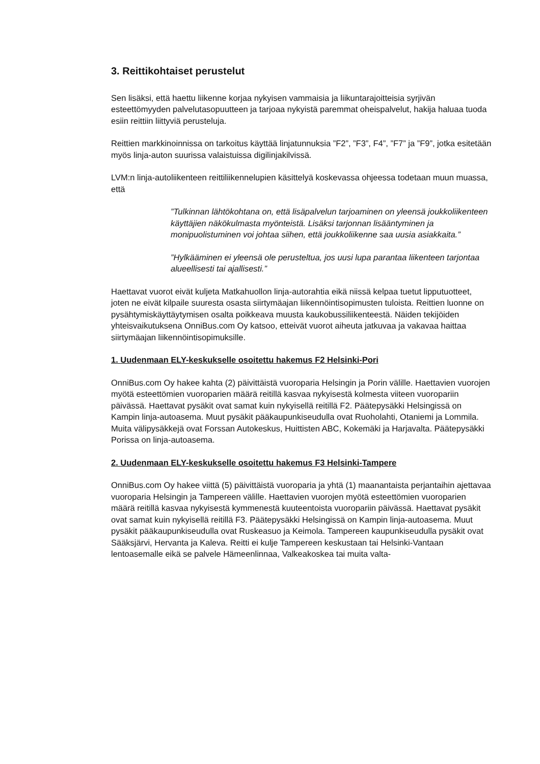3. Reittikohtaiset perustelut
Sen lisäksi, että haettu liikenne korjaa nykyisen vammaisia ja liikuntarajoitteisia syrjivän esteettömyyden palvelutasopuutteen ja tarjoaa nykyistä paremmat oheispalvelut, hakija haluaa tuoda esiin reittiin liittyviä perusteluja.
Reittien markkinoinnissa on tarkoitus käyttää linjatunnuksia ”F2”, ”F3”, F4”, ”F7” ja ”F9”, jotka esitetään myös linja-auton suurissa valaistuissa digilinjakilvissä.
LVM:n linja-autoliikenteen reittiliikennelupien käsittelyä koskevassa ohjeessa todetaan muun muassa, että
”Tulkinnan lähtökohtana on, että lisäpalvelun tarjoaminen on yleensä joukkoliikenteen käyttäjien näkökulmasta myönteistä. Lisäksi tarjonnan lisääntyminen ja monipuolistuminen voi johtaa siihen, että joukkoliikenne saa uusia asiakkaita.”
”Hylkääminen ei yleensä ole perusteltua, jos uusi lupa parantaa liikenteen tarjontaa alueellisesti tai ajallisesti.”
Haettavat vuorot eivät kuljeta Matkahuollon linja-autorahtia eikä niissä kelpaa tuetut lipputuotteet, joten ne eivät kilpaile suuresta osasta siirtymäajan liikennöintisopimusten tuloista. Reittien luonne on pysähtymiskäyttäytymisen osalta poikkeava muusta kaukobussiliikenteestä. Näiden tekijöiden yhteisvaikutuksena OnniBus.com Oy katsoo, etteivät vuorot aiheuta jatkuvaa ja vakavaa haittaa siirtymäajan liikennöintisopimuksille.
1. Uudenmaan ELY-keskukselle osoitettu hakemus F2 Helsinki-Pori
OnniBus.com Oy hakee kahta (2) päivittäistä vuoroparia Helsingin ja Porin välille. Haettavien vuorojen myötä esteettömien vuoroparien määrä reitillä kasvaa nykyisestä kolmesta viiteen vuoropariin päivässä. Haettavat pysäkit ovat samat kuin nykyisellä reitillä F2. Päätepysäkki Helsingissä on Kampin linja-autoasema. Muut pysäkit pääkaupunkiseudulla ovat Ruoholahti, Otaniemi ja Lommila. Muita välipysäkkejä ovat Forssan Autokeskus, Huittisten ABC, Kokemäki ja Harjavalta. Päätepysäkki Porissa on linja-autoasema.
2. Uudenmaan ELY-keskukselle osoitettu hakemus F3 Helsinki-Tampere
OnniBus.com Oy hakee viittä (5) päivittäistä vuoroparia ja yhtä (1) maanantaista perjantaihin ajettavaa vuoroparia Helsingin ja Tampereen välille. Haettavien vuorojen myötä esteettömien vuoroparien määrä reitillä kasvaa nykyisestä kymmenestä kuuteentoista vuoropariin päivässä. Haettavat pysäkit ovat samat kuin nykyisellä reitillä F3. Päätepysäkki Helsingissä on Kampin linja-autoasema. Muut pysäkit pääkaupunkiseudulla ovat Ruskeasuo ja Keimola. Tampereen kaupunkiseudulla pysäkit ovat Sääksjärvi, Hervanta ja Kaleva. Reitti ei kulje Tampereen keskustaan tai Helsinki-Vantaan lentoasemalle eikä se palvele Hämeenlinnaa, Valkeakoskea tai muita valta-